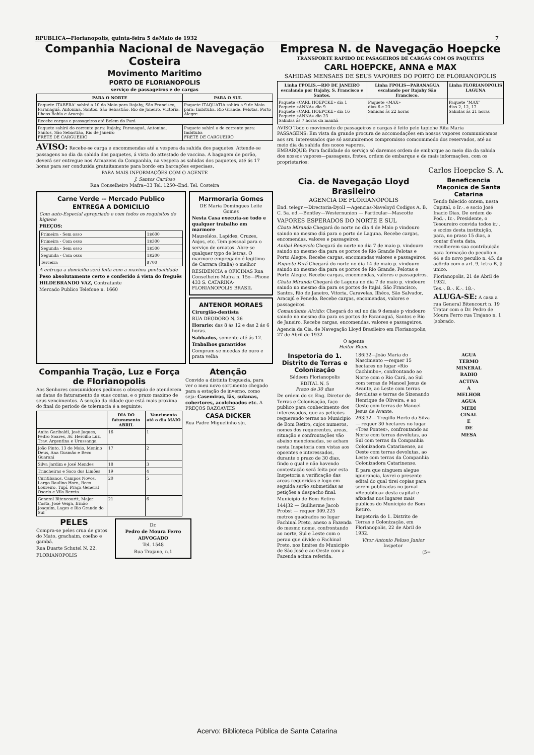RPUBLICA—Florianopolis, quinta-feira 5 deMaio de 1932 7
Companhia Nacional de Navegação Costeira
Movimento Maritimo
PORTO DE FLORIANOPOLIS
serviço de passageiros e de cargas
| PARA O NORTE | PARA O SUL |
| --- | --- |
| Paquete ITABERA' sahirá a 10 do Maio para Itajahy, São Francisco, Paranaguá, Antonina, Santos, São Sebastião, Rio de Janeiro, Victoria, Ilheos Bahia e Aracaju | Paquete ITAQUATIA sahirá a 9 de Maio para: Imbituba, Rio Grande, Pelotas, Porto Alegre |
| Recebe cargas e passageiros até Belem do Pará | |
| Paquete sahirá do corrente para: Itajahy, Paranaguá, Antonina, Santos, São Sebastião, Rio de Janeiro FRETE DE CARGUEIRO | Paquete sahirá a de corrente para: Imbituba FRETE DE CARGUEIRO |
AVISO: Recebe-se carga e encommendas até a vespera da sahida dos paquetes. Attende-se passagens no dia da sahida dos paquetes, á vista do attestado de vaccina. A bagagem de porão, deverá ser entregue nos Armazens da Companhia, na vespera as sahidas dos paquetes, até ás 17 horas para ser conduzida gratuitamente para bordo em barcações especiaes.
PARA MAIS INFORMAÇÕES COM O AGENTE
J. Santos Cardoso
Rua Conselheiro Mafra--33 Tel. 1250--End. Tel. Costeira
Carne Verde -- Mercado Publico
ENTREGA A DOMICILIO
Com auto-Especial apropriado e com todos os requisitos de higiene
PREÇOS:
| Primeira - Sem osso | 1$600 |
| Primeira - Com osso | 1$300 |
| Segunda - Sem osso | 1$500 |
| Segunda - Com osso | 1$200 |
| Terceira | $700 |
A entrega a domicilio será feita com a maxima pontualidade
Peso absolutamente certo e conferido á vista do freguês
HILDEBRANDO VAZ, Contratante
Mercado Publico Telefone n. 1660
Marmoraria Gomes
DE Maria Domingues Leite Gomes
Nesta Casa executa-se todo e qualquer trabalho em marmore
Mausoléos, Lapides, Cruzes, Anjos, etc. Tem pessoal para o serviço de ornatos. Abre-se qualquer typo de letras. O marmore empregado é legitimo de Carrara (Italia) o melhor
RESIDENCIA e OFICINAS Rua Conselheiro Mafra n. 15o—Phone 433 S. CATARINA-FLORIANOPOLIS BRASIL
ANTENOR MORAES
Cirurgião-dentista
RUA DEODORO N. 26
Horario: das 8 ás 12 e das 2 ás 6 horas.
Sabbados, somente até ás 12.
Trabalhos garantidos
Compram-se moedas de ouro e prata velha
Companhia Tração, Luz e Força de Florianopolis
Aos Senhores consumidores pedimos o obsequio de atenderem as datas do faturamento de suas contas, e o prazo maximo de seus vencimentos. A secção da cidade que está mais proxima do final do periodo de tolerancia é a seguinte:
| | DIA DO faturamento ABRIL | Vencimento até o dia MAIO |
| --- | --- | --- |
| Anita Garibaldi, José Jaques, Pedro Soares, Av. Hercilio Luz, Trav. Argentina e Urussanga | 16 | 1 |
| João Pinto, 13 de Maio, Menino Deus, Ana Gusmão e Beco Guarani | 17 | 2 |
| Silva Jardim e José Mendes | 18 | 3 |
| Trincheiras e Saco dos Limões | 19 | 4 |
| Curitibanos, Campos Novos, Largo Raulino Horn, Beco Loureiro, Tupí, Praça General Osorio e Vila Bereta | 20 | 5 |
| General Bitencourtt, Major Costa, José Veiga, Irmão Joaquim, Lages e Rio Grande do Sul | 21 | 6 |
Atenção
Convido a distinta freguezia, para ver o meu novo sortimento chegado para a estação de inverno, como seja: Casemiras, lãs, sulanas, cobertores, acolchoados etc. A PREÇOS RAZOAVEIS
CASA DICKER
Rua Padre Miguelinho s|n.
PELES
Compra-se peles crua de gatos do Mato, grachaim, coelho e gambá.
Rua Duarte Schutel N. 22.
FLORIANOPOLIS
Dr.
Pedro de Moura Ferro
ADVOGADO
Tel. 1548
Rua Trajano, n.1
Empresa N. de Navegação Hoepcke
TRANSPORTE RAPIDO DE PASAGEIROS DE CARGAS COM OS PAQUETES
CARL HOEPCKE, ANNA e MAX
SAHIDAS MENSAES DE SEUS VAPORES DO PORTO DE FLORIANOPOLIS
| Linha FPOLIS,—RIO DE JANEIRO escalando por Itajahy, S. Francisco e Santos. | Linha FPOLIS—PARANAGUA escalando por Itajahy São Francisco. | Linha FLORIANOPOLIS LAGUNA |
| --- | --- | --- |
| Paquete «CARL HOEPCKE» dia 1 Paquete «ANNA» dia 9 Paquete «CARL HOEPCKE» dia 16 Paquete «ANNA» dia 23 Sahidas ás 7 horas da manhã | Paquete «MAX» dias 6 e 23 Sahidas ás 22 horas | Paquete "MAX" dias 2, 12, 17 Sahidas ás 21 horas |
AVISO Todo o movimento de passageiros e cargas é feito pelo tapiche Rita Maria
PASSAGENS: Em vista da grande procura de accomodações em nossos vapores communicamos aos srs. interessados que só assumiremos compromisso comcommodo dos reservados, até ao meio dia da sahida dos nosos vapores.
EMBARQUE: Para facilidade do serviço só daremos ordem de embarque ao meio dia da sahida dos nossos vapores—passagens, fretes, ordem de embarque e de mais informações, com os proprietarios:
Carlos Hoepcke S. A.
Cia. de Navegação Lloyd Brasileiro
AGENCIA DE FLORIANOPOLIS
End. telegr.—Directoria-Dyoll —Agencias-Naveloyd Codigos A. B. C. 5a. ed.—Bentley—Westernunion — Particular—Mascotte
VAPORES ESPERADOS DO NORTE E SUL
Chata Miranda Chegará do norte no dia 4 de Maio p vindouro saindo no mesmo diá para o porto de Laguna. Recebe cargas, encomendas, valores e passageiros.
Anibal Benevolo Chegará do norte no dia 7 de maio p. vindouro saindo no mesmo dia para os portos de Rio Grande Pelotas e Porto Alegre. Recebe cargas, encomendas valores e passageiros.
Paquete Pará Chegará do norte no dia 14 de maio p. vindouro saindo no mesmo dia para os portos de Rio Grande, Pelotas e Porto Alegre. Recebe cargas, encomendas, valores e passageiros.
Chata Miranda Chegará de Laguna no dia 7 de maio p. vindouro saindo no mesmo dia para os portos de Itajai, São Francisco, Santos, Rio de Janeiro, Vitoria, Caravelas, Ilhéos, São Salvador, Aracajú e Penedo. Recebe cargas, encomendas, valores e passageiros.
Comandante Alcidio: Chegará do sul no dia 9 demaio p vindouro saindo no mesmo dia para os portos de Paranaguá, Santos e Rio de Janeiro. Recebe cargas, encomendas, valores e passageiros.
Agencia da Cia. de Navegação Lloyd Brasileiro em Florianopolis, 27 de Abril de 1932
O agente
Heitor Blum.
Beneficencia Maçonica de Santa Catarina
Tendo falecido ontem, nesta Capital, o Ir.·. e socio José Inacio Dias. De ordem do Pod.·. Ir.·. Presidente, o Tesoureiro convida todos ir.·. e socios desta instituição, para, no praso 15 dias, a contar d'esta data, recolherem sua contribuição para formação do peculio n. 44 e do novo peculio n. 45, de acôrdo com o art. 9, letra B, § unico.
Florianopolis, 21 de Abril de 1932.
Tes.·. B.·. K.·. 18.·.
ALUGA-SE: A casa a rua General Bitencourt n. 19 Tratar com o Dr. Pedro de Moura Ferro rua Trajano n. 1 (sobrado.
Inspetoria do 1. Distrito de Terras e Colonização
Sédeem Florianopolis
EDITAL N. 5
Prazo de 30 dias
De ordem do sr. Eng. Diretor de Terras e Colonisação, faço publico para conhecimento dos interessados, que as petições requerendo terras no Municipio de Bom Retiro, cujos numeros, nomes dos requerentes, areas, situação e confrontações vão abaixo mencionadas, se acham nesta Inspetoria com vistas aos opoentes e interessados, durante o prazo de 30 dias, findo o qual e não havendo contestação será feita por esta Inspetoria a verificação das areas requeridas e logo em seguida serão submetidas as petições a despacho final.
Municipio de Bom Retiro
144|32 — Guilherme Jacob Probst — requer 309.225 metros quadrados no lugar Fachinal Preto, anexo a Fazenda do mesmo nome, confrontando ao norte, Sul e Leste com o perau que divide o Fachinal Preto, nos limites do Municipio de São José e ao Oeste com a Fazenda acima referida.
186|32—João Maria do Nascimento —requer 15 hectares no lugar «Rio Cachimbo», confrontando ao Norte com o Rio Cará, ao Sul com terras de Manoel Jesus de Avante, ao Leste com terras devolutas e terras de Sizenando Henrique de Oliveira, e ao Oeste com terras de Manoel Jesus de Avante.
263|32— Tregillo Herto da Silva — requer 30 hectares no lugar «Tres Pontes», confrontando ao Norte com terras devolutas, ao Sul com terras da Companhia Colonizadora Catarinense, ao Oeste com terras devolutas, ao Leste com terras da Companhia Colonizadora Catarinense.
E para que ninguem alegue ignorancia, lavrei o presente edital do qual tirei copias para serem publicadas no jornal «Republica» desta capital e afixadas nos lugares mais publicos do Municipio de Bom Retiro.
Inspetoria do 1. Distrito de Terras e Colonização, em Florianopolis, 22 de Abril de 1932.
Vitor Antonio Peluso Junior
Inspetor
(5=
AGUA
TERMO
MINERAL
RADIO
ACTIVA
A
MELHOR
AGUA
MEDI
CINAL
E
DE
MESA
Acervo: Biblioteca Pública de Santa Catarina